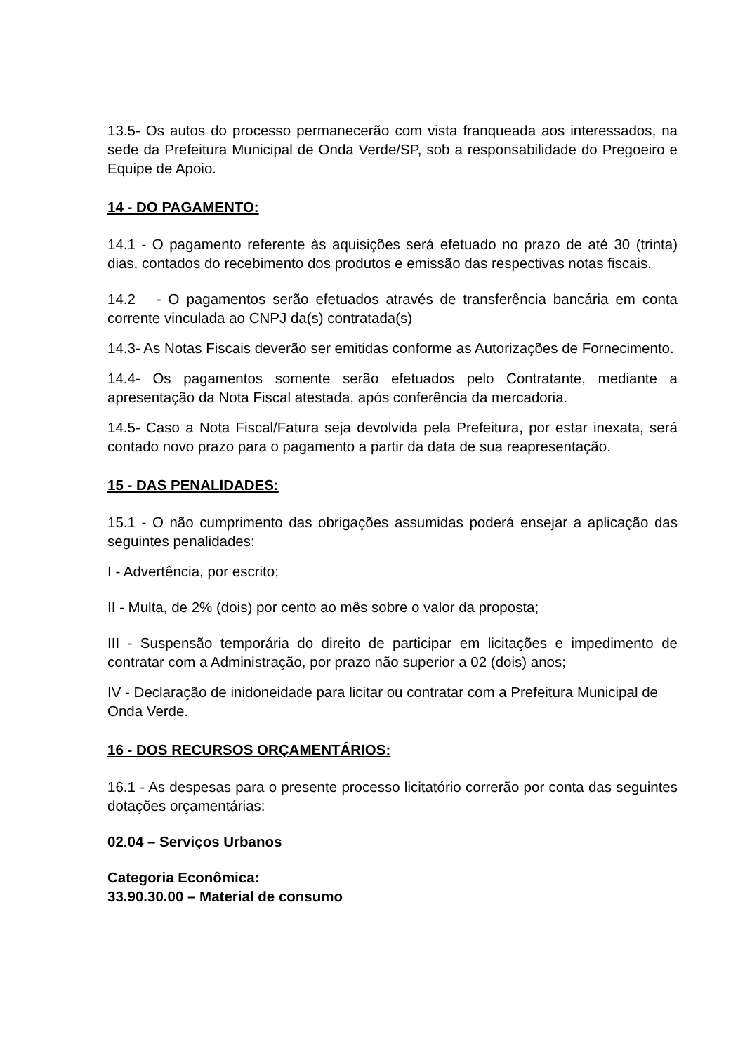13.5- Os autos do processo permanecerão com vista franqueada aos interessados, na sede da Prefeitura Municipal de Onda Verde/SP, sob a responsabilidade do Pregoeiro e Equipe de Apoio.
14 - DO PAGAMENTO:
14.1 - O pagamento referente às aquisições será efetuado no prazo de até 30 (trinta) dias, contados do recebimento dos produtos e emissão das respectivas notas fiscais.
14.2 - O pagamentos serão efetuados através de transferência bancária em conta corrente vinculada ao CNPJ da(s) contratada(s)
14.3- As Notas Fiscais deverão ser emitidas conforme as Autorizações de Fornecimento.
14.4- Os pagamentos somente serão efetuados pelo Contratante, mediante a apresentação da Nota Fiscal atestada, após conferência da mercadoria.
14.5- Caso a Nota Fiscal/Fatura seja devolvida pela Prefeitura, por estar inexata, será contado novo prazo para o pagamento a partir da data de sua reapresentação.
15 - DAS PENALIDADES:
15.1 - O não cumprimento das obrigações assumidas poderá ensejar a aplicação das seguintes penalidades:
I - Advertência, por escrito;
II - Multa, de 2% (dois) por cento ao mês sobre o valor da proposta;
III - Suspensão temporária do direito de participar em licitações e impedimento de contratar com a Administração, por prazo não superior a 02 (dois) anos;
IV - Declaração de inidoneidade para licitar ou contratar com a Prefeitura Municipal de Onda Verde.
16 - DOS RECURSOS ORÇAMENTÁRIOS:
16.1 - As despesas para o presente processo licitatório correrão por conta das seguintes dotações orçamentárias:
02.04 – Serviços Urbanos
Categoria Econômica:
33.90.30.00 – Material de consumo